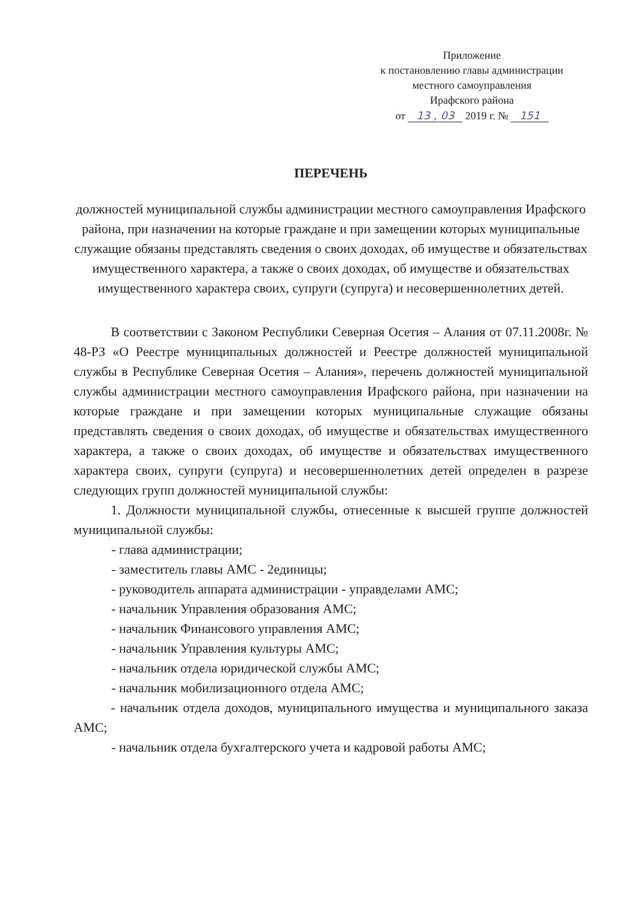Приложение
к постановлению главы администрации
местного самоуправления
Ирафского района
от 13 , 03 2019 г. № 151
ПЕРЕЧЕНЬ
должностей муниципальной службы администрации местного самоуправления Ирафского района, при назначении на которые граждане и при замещении которых муниципальные служащие обязаны представлять сведения о своих доходах, об имуществе и обязательствах имущественного характера, а также о своих доходах, об имуществе и обязательствах имущественного характера своих, супруги (супруга) и несовершеннолетних детей.
В соответствии с Законом Республики Северная Осетия – Алания от 07.11.2008г. № 48-РЗ «О Реестре муниципальных должностей и Реестре должностей муниципальной службы в Республике Северная Осетия – Алания», перечень должностей муниципальной службы администрации местного самоуправления Ирафского района, при назначении на которые граждане и при замещении которых муниципальные служащие обязаны представлять сведения о своих доходах, об имуществе и обязательствах имущественного характера, а также о своих доходах, об имуществе и обязательствах имущественного характера своих, супруги (супруга) и несовершеннолетних детей определен в разрезе следующих групп должностей муниципальной службы:
1. Должности муниципальной службы, отнесенные к высшей группе должностей муниципальной службы:
- глава администрации;
- заместитель главы АМС - 2единицы;
- руководитель аппарата администрации - управделами АМС;
- начальник Управления образования АМС;
- начальник Финансового управления АМС;
- начальник Управления культуры АМС;
- начальник отдела юридической службы АМС;
- начальник мобилизационного отдела АМС;
- начальник отдела доходов, муниципального имущества и муниципального заказа АМС;
- начальник отдела бухгалтерского учета и кадровой работы АМС;